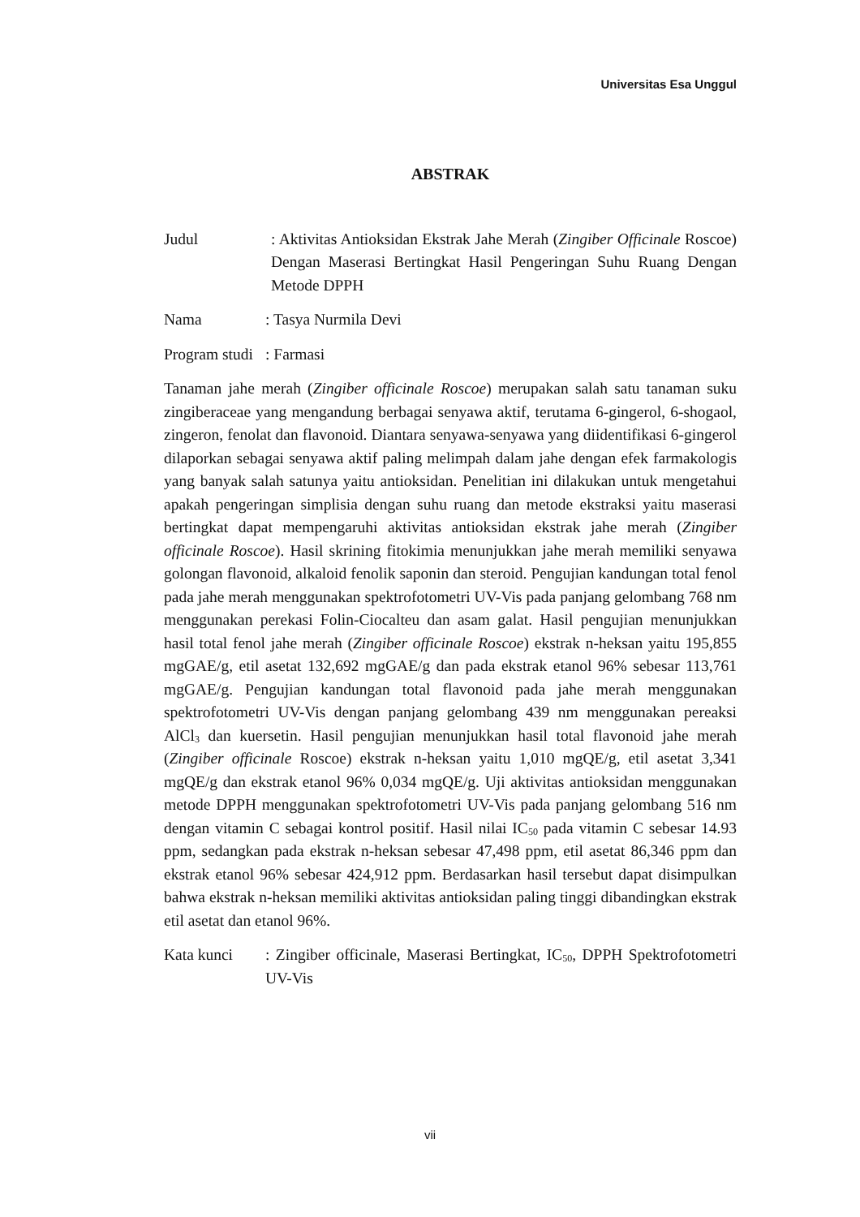Universitas Esa Unggul
ABSTRAK
Judul : Aktivitas Antioksidan Ekstrak Jahe Merah (Zingiber Officinale Roscoe) Dengan Maserasi Bertingkat Hasil Pengeringan Suhu Ruang Dengan Metode DPPH
Nama : Tasya Nurmila Devi
Program studi
: Farmasi
Tanaman jahe merah (Zingiber officinale Roscoe) merupakan salah satu tanaman suku zingiberaceae yang mengandung berbagai senyawa aktif, terutama 6-gingerol, 6-shogaol, zingeron, fenolat dan flavonoid. Diantara senyawa-senyawa yang diidentifikasi 6-gingerol dilaporkan sebagai senyawa aktif paling melimpah dalam jahe dengan efek farmakologis yang banyak salah satunya yaitu antioksidan. Penelitian ini dilakukan untuk mengetahui apakah pengeringan simplisia dengan suhu ruang dan metode ekstraksi yaitu maserasi bertingkat dapat mempengaruhi aktivitas antioksidan ekstrak jahe merah (Zingiber officinale Roscoe). Hasil skrining fitokimia menunjukkan jahe merah memiliki senyawa golongan flavonoid, alkaloid fenolik saponin dan steroid. Pengujian kandungan total fenol pada jahe merah menggunakan spektrofotometri UV-Vis pada panjang gelombang 768 nm menggunakan perekasi Folin-Ciocalteu dan asam galat. Hasil pengujian menunjukkan hasil total fenol jahe merah (Zingiber officinale Roscoe) ekstrak n-heksan yaitu 195,855 mgGAE/g, etil asetat 132,692 mgGAE/g dan pada ekstrak etanol 96% sebesar 113,761 mgGAE/g. Pengujian kandungan total flavonoid pada jahe merah menggunakan spektrofotometri UV-Vis dengan panjang gelombang 439 nm menggunakan pereaksi AlCl<sub>3</sub> dan kuersetin. Hasil pengujian menunjukkan hasil total flavonoid jahe merah (Zingiber officinale Roscoe) ekstrak n-heksan yaitu 1,010 mgQE/g, etil asetat 3,341 mgQE/g dan ekstrak etanol 96% 0,034 mgQE/g. Uji aktivitas antioksidan menggunakan metode DPPH menggunakan spektrofotometri UV-Vis pada panjang gelombang 516 nm dengan vitamin C sebagai kontrol positif. Hasil nilai IC<sub>50</sub> pada vitamin C sebesar 14.93 ppm, sedangkan pada ekstrak n-heksan sebesar 47,498 ppm, etil asetat 86,346 ppm dan ekstrak etanol 96% sebesar 424,912 ppm. Berdasarkan hasil tersebut dapat disimpulkan bahwa ekstrak n-heksan memiliki aktivitas antioksidan paling tinggi dibandingkan ekstrak etil asetat dan etanol 96%.
Kata kunci : Zingiber officinale, Maserasi Bertingkat, IC<sub>50</sub>, DPPH Spektrofotometri UV-Vis
vii